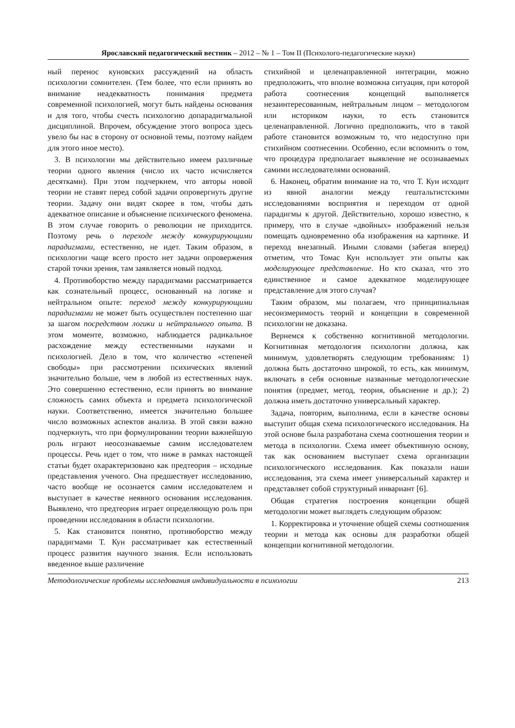Ярославский педагогический вестник – 2012 – № 1 – Том II (Психолого-педагогические науки)
ный перенос куновских рассуждений на область психологии сомнителен. (Тем более, что если принять во внимание неадекватность понимания предмета современной психологией, могут быть найдены основания и для того, чтобы счесть психологию допарадигмальной дисциплиной. Впрочем, обсуждение этого вопроса здесь увело бы нас в сторону от основной темы, поэтому найдем для этого иное место).
3. В психологии мы действительно имеем различные теории одного явления (число их часто исчисляется десятками). При этом подчеркнем, что авторы новой теории не ставят перед собой задачи опровергнуть другие теории. Задачу они видят скорее в том, чтобы дать адекватное описание и объяснение психического феномена. В этом случае говорить о революции не приходится. Поэтому речь о переходе между конкурирующими парадигмами, естественно, не идет. Таким образом, в психологии чаще всего просто нет задачи опровержения старой точки зрения, там заявляется новый подход.
4. Противоборство между парадигмами рассматривается как сознательный процесс, основанный на логике и нейтральном опыте: переход между конкурирующими парадигмами не может быть осуществлен постепенно шаг за шагом посредством логики и нейтрального опыта. В этом моменте, возможно, наблюдается радикальное расхождение между естественными науками и психологией. Дело в том, что количество «степеней свободы» при рассмотрении психических явлений значительно больше, чем в любой из естественных наук. Это совершенно естественно, если принять во внимание сложность самих объекта и предмета психологической науки. Соответственно, имеется значительно большее число возможных аспектов анализа. В этой связи важно подчеркнуть, что при формулировании теории важнейшую роль играют неосознаваемые самим исследователем процессы. Речь идет о том, что ниже в рамках настоящей статьи будет охарактеризовано как предтеория – исходные представления ученого. Она предшествует исследованию, часто вообще не осознается самим исследователем и выступает в качестве неявного основания исследования. Выявлено, что предтеория играет определяющую роль при проведении исследования в области психологии.
5. Как становится понятно, противоборство между парадигмами Т. Кун рассматривает как естественный процесс развития научного знания. Если использовать введенное выше различение
стихийной и целенаправленной интеграции, можно предположить, что вполне возможна ситуация, при которой работа соотнесения концепций выполняется незаинтересованным, нейтральным лицом – методологом или историком науки, то есть становится целенаправленной. Логично предположить, что в такой работе становится возможным то, что недоступно при стихийном соотнесении. Особенно, если вспомнить о том, что процедура предполагает выявление не осознаваемых самими исследователями оснований.
6. Наконец, обратим внимание на то, что Т. Кун исходит из явной аналогии между гештальтистскими исследованиями восприятия и переходом от одной парадигмы к другой. Действительно, хорошо известно, к примеру, что в случае «двойных» изображений нельзя помещать одновременно оба изображения на картинке. И переход внезапный. Иными словами (забегая вперед) отметим, что Томас Кун использует эти опыты как моделирующее представление. Но кто сказал, что это единственное и самое адекватное моделирующее представление для этого случая?
Таким образом, мы полагаем, что принципиальная несоизмеримость теорий и концепции в современной психологии не доказана.
Вернемся к собственно когнитивной методологии. Когнитивная методология психологии должна, как минимум, удовлетворять следующим требованиям: 1) должна быть достаточно широкой, то есть, как минимум, включать в себя основные названные методологические понятия (предмет, метод, теория, объяснение и др.); 2) должна иметь достаточно универсальный характер.
Задача, повторим, выполнима, если в качестве основы выступит общая схема психологического исследования. На этой основе была разработана схема соотношения теории и метода в психологии. Схема имеет объективную основу, так как основанием выступает схема организации психологического исследования. Как показали наши исследования, эта схема имеет универсальный характер и представляет собой структурный инвариант [6].
Общая стратегия построения концепции общей методологии может выглядеть следующим образом:
1. Корректировка и уточнение общей схемы соотношения теории и метода как основы для разработки общей концепции когнитивной методологии.
Методологические проблемы исследования индивидуальности в психологии 213